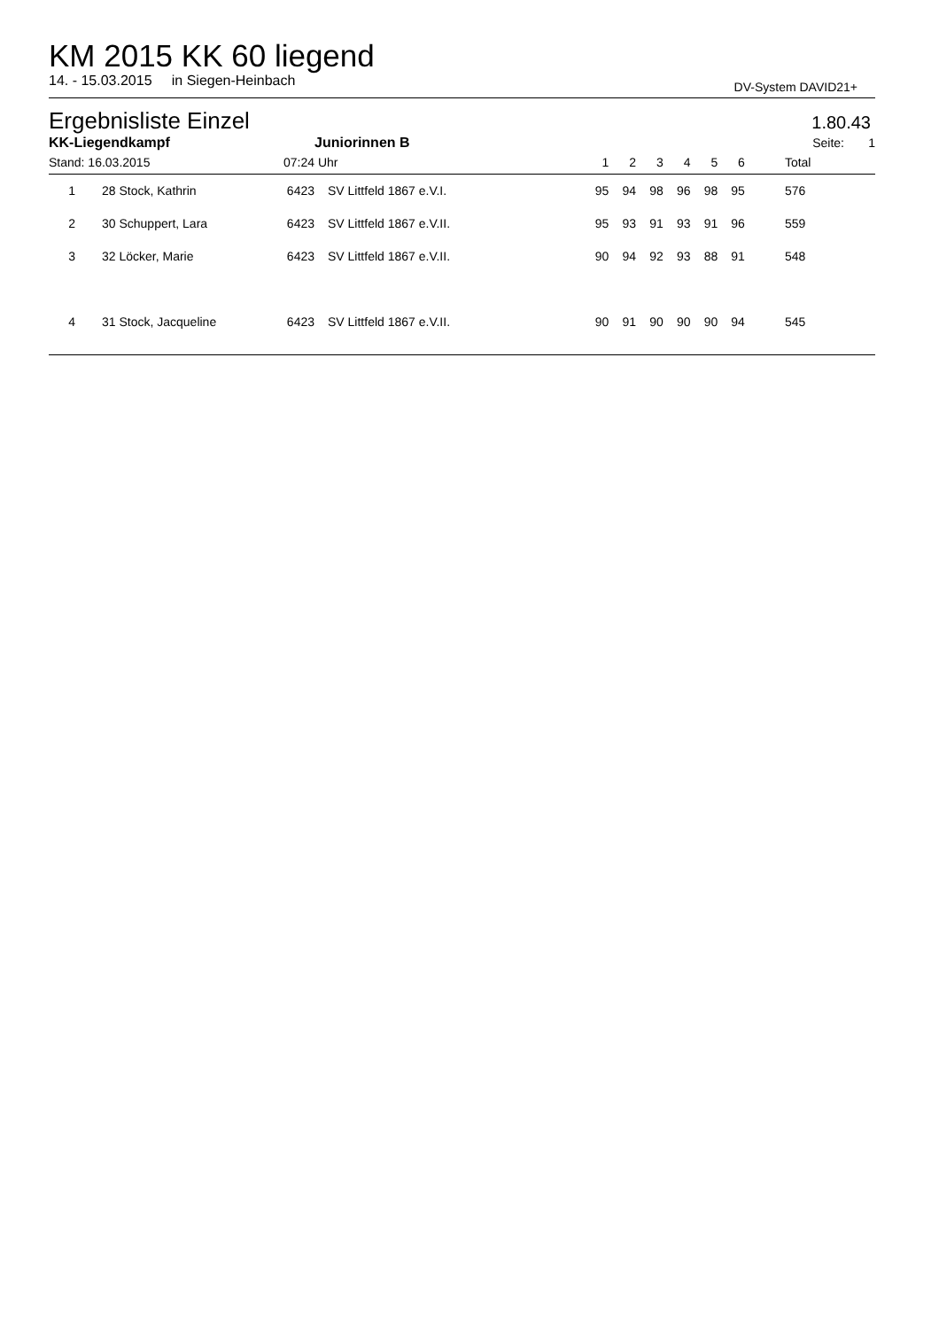KM 2015 KK 60 liegend
14. - 15.03.2015 in Siegen-Heinbach
DV-System DAVID21+
Ergebnisliste Einzel
1.80.43
| KK-Liegendkampf | | | Juniorinnen B | | | | | | | Seite: 1 |
| --- | --- | --- | --- | --- | --- | --- | --- | --- | --- | --- |
| Stand: 16.03.2015 | | 07:24 | Uhr | 1 | 2 | 3 | 4 | 5 | 6 | Total |
| 1 | 28 Stock, Kathrin | 6423 | SV Littfeld 1867 e.V.I. | 95 | 94 | 98 | 96 | 98 | 95 | 576 |
| 2 | 30 Schuppert, Lara | 6423 | SV Littfeld 1867 e.V.II. | 95 | 93 | 91 | 93 | 91 | 96 | 559 |
| 3 | 32 Löcker, Marie | 6423 | SV Littfeld 1867 e.V.II. | 90 | 94 | 92 | 93 | 88 | 91 | 548 |
| 4 | 31 Stock, Jacqueline | 6423 | SV Littfeld 1867 e.V.II. | 90 | 91 | 90 | 90 | 90 | 94 | 545 |